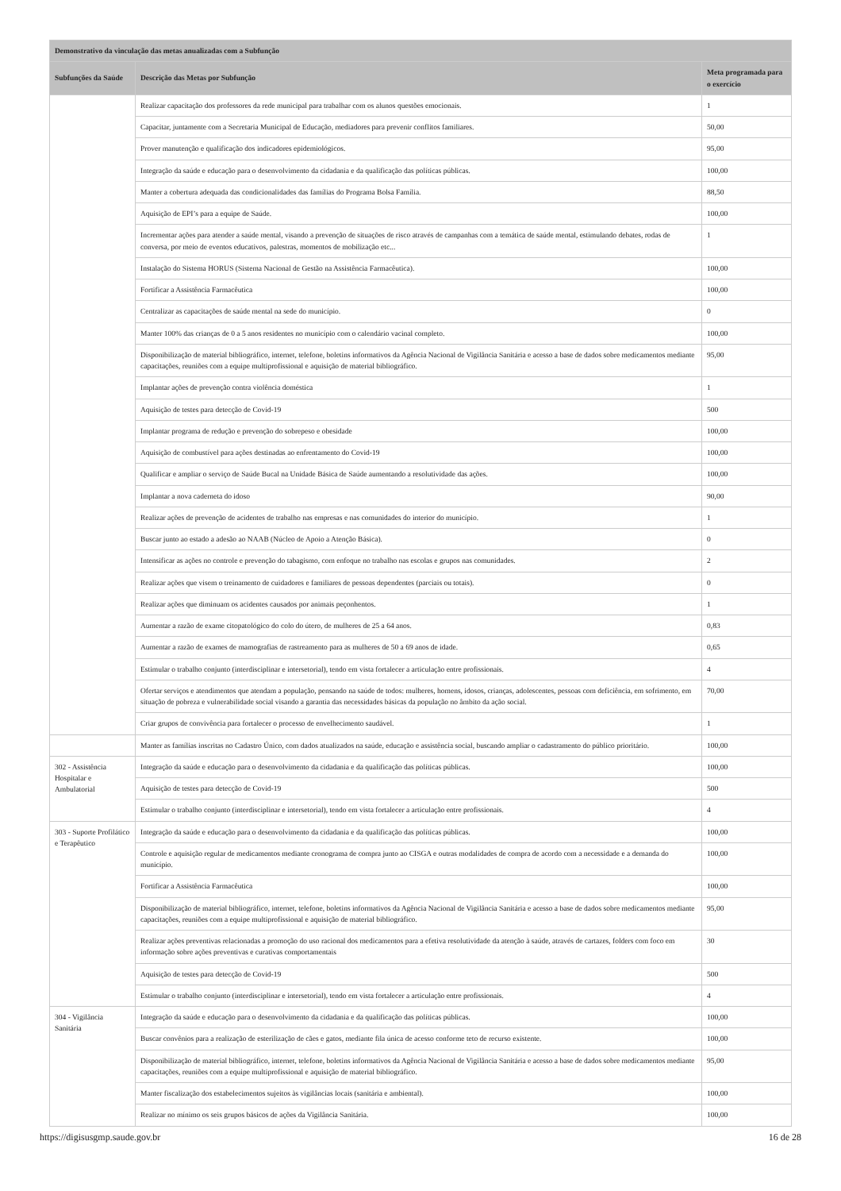| Demonstrativo da vinculação das metas anualizadas com a Subfunção | | |
| --- | --- | --- |
| Subfunções da Saúde | Descrição das Metas por Subfunção | Meta programada para o exercício |
| | Realizar capacitação dos professores da rede municipal para trabalhar com os alunos questões emocionais. | 1 |
| | Capacitar, juntamente com a Secretaria Municipal de Educação, mediadores para prevenir conflitos familiares. | 50,00 |
| | Prover manutenção e qualificação dos indicadores epidemiológicos. | 95,00 |
| | Integração da saúde e educação para o desenvolvimento da cidadania e da qualificação das políticas públicas. | 100,00 |
| | Manter a cobertura adequada das condicionalidades das famílias do Programa Bolsa Família. | 88,50 |
| | Aquisição de EPI’s para a equipe de Saúde. | 100,00 |
| | Incrementar ações para atender a saúde mental, visando a prevenção de situações de risco através de campanhas com a temática de saúde mental, estimulando debates, rodas de conversa, por meio de eventos educativos, palestras, momentos de mobilização etc... | 1 |
| | Instalação do Sistema HORUS (Sistema Nacional de Gestão na Assistência Farmacêutica). | 100,00 |
| | Fortificar a Assistência Farmacêutica | 100,00 |
| | Centralizar as capacitações de saúde mental na sede do município. | 0 |
| | Manter 100% das crianças de 0 a 5 anos residentes no município com o calendário vacinal completo. | 100,00 |
| | Disponibilização de material bibliográfico, internet, telefone, boletins informativos da Agência Nacional de Vigilância Sanitária e acesso a base de dados sobre medicamentos mediante capacitações, reuniões com a equipe multiprofissional e aquisição de material bibliográfico. | 95,00 |
| | Implantar ações de prevenção contra violência doméstica | 1 |
| | Aquisição de testes para detecção de Covid-19 | 500 |
| | Implantar programa de redução e prevenção do sobrepeso e obesidade | 100,00 |
| | Aquisição de combustível para ações destinadas ao enfrentamento do Covid-19 | 100,00 |
| | Qualificar e ampliar o serviço de Saúde Bucal na Unidade Básica de Saúde aumentando a resolutividade das ações. | 100,00 |
| | Implantar a nova caderneta do idoso | 90,00 |
| | Realizar ações de prevenção de acidentes de trabalho nas empresas e nas comunidades do interior do município. | 1 |
| | Buscar junto ao estado a adesão ao NAAB (Núcleo de Apoio a Atenção Básica). | 0 |
| | Intensificar as ações no controle e prevenção do tabagismo, com enfoque no trabalho nas escolas e grupos nas comunidades. | 2 |
| | Realizar ações que visem o treinamento de cuidadores e familiares de pessoas dependentes (parciais ou totais). | 0 |
| | Realizar ações que diminuam os acidentes causados por animais peçonhentos. | 1 |
| | Aumentar a razão de exame citopatológico do colo do útero, de mulheres de 25 a 64 anos. | 0,83 |
| | Aumentar a razão de exames de mamografias de rastreamento para as mulheres de 50 a 69 anos de idade. | 0,65 |
| | Estimular o trabalho conjunto (interdisciplinar e intersetorial), tendo em vista fortalecer a articulação entre profissionais. | 4 |
| | Ofertar serviços e atendimentos que atendam a população, pensando na saúde de todos: mulheres, homens, idosos, crianças, adolescentes, pessoas com deficiência, em sofrimento, em situação de pobreza e vulnerabilidade social visando a garantia das necessidades básicas da população no âmbito da ação social. | 70,00 |
| | Criar grupos de convivência para fortalecer o processo de envelhecimento saudável. | 1 |
| | Manter as famílias inscritas no Cadastro Único, com dados atualizados na saúde, educação e assistência social, buscando ampliar o cadastramento do público prioritário. | 100,00 |
| 302 - Assistência Hospitalar e Ambulatorial | Integração da saúde e educação para o desenvolvimento da cidadania e da qualificação das políticas públicas. | 100,00 |
| | Aquisição de testes para detecção de Covid-19 | 500 |
| | Estimular o trabalho conjunto (interdisciplinar e intersetorial), tendo em vista fortalecer a articulação entre profissionais. | 4 |
| 303 - Suporte Profilático e Terapêutico | Integração da saúde e educação para o desenvolvimento da cidadania e da qualificação das políticas públicas. | 100,00 |
| | Controle e aquisição regular de medicamentos mediante cronograma de compra junto ao CISGA e outras modalidades de compra de acordo com a necessidade e a demanda do município. | 100,00 |
| | Fortificar a Assistência Farmacêutica | 100,00 |
| | Disponibilização de material bibliográfico, internet, telefone, boletins informativos da Agência Nacional de Vigilância Sanitária e acesso a base de dados sobre medicamentos mediante capacitações, reuniões com a equipe multiprofissional e aquisição de material bibliográfico. | 95,00 |
| | Realizar ações preventivas relacionadas a promoção do uso racional dos medicamentos para a efetiva resolutividade da atenção à saúde, através de cartazes, folders com foco em informação sobre ações preventivas e curativas comportamentais | 30 |
| | Aquisição de testes para detecção de Covid-19 | 500 |
| | Estimular o trabalho conjunto (interdisciplinar e intersetorial), tendo em vista fortalecer a articulação entre profissionais. | 4 |
| 304 - Vigilância Sanitária | Integração da saúde e educação para o desenvolvimento da cidadania e da qualificação das políticas públicas. | 100,00 |
| | Buscar convênios para a realização de esterilização de cães e gatos, mediante fila única de acesso conforme teto de recurso existente. | 100,00 |
| | Disponibilização de material bibliográfico, internet, telefone, boletins informativos da Agência Nacional de Vigilância Sanitária e acesso a base de dados sobre medicamentos mediante capacitações, reuniões com a equipe multiprofissional e aquisição de material bibliográfico. | 95,00 |
| | Manter fiscalização dos estabelecimentos sujeitos às vigilâncias locais (sanitária e ambiental). | 100,00 |
| | Realizar no mínimo os seis grupos básicos de ações da Vigilância Sanitária. | 100,00 |
https://digisusgmp.saude.gov.br 16 de 28